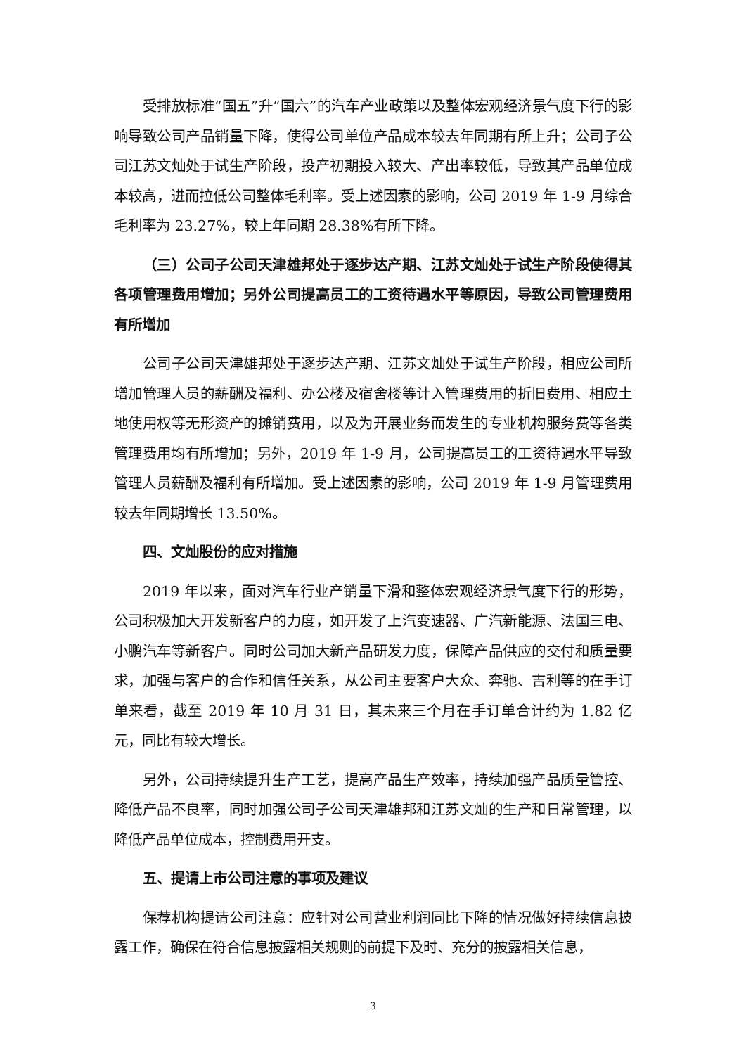受排放标准“国五”升“国六”的汽车产业政策以及整体宏观经济景气度下行的影响导致公司产品销量下降，使得公司单位产品成本较去年同期有所上升；公司子公司江苏文灿处于试生产阶段，投产初期投入较大、产出率较低，导致其产品单位成本较高，进而拉低公司整体毛利率。受上述因素的影响，公司 2019 年 1-9 月综合毛利率为 23.27%，较上年同期 28.38%有所下降。
（三）公司子公司天津雄邦处于逐步达产期、江苏文灿处于试生产阶段使得其各项管理费用增加；另外公司提高员工的工资待遇水平等原因，导致公司管理费用有所增加
公司子公司天津雄邦处于逐步达产期、江苏文灿处于试生产阶段，相应公司所增加管理人员的薪酬及福利、办公楼及宿舍楼等计入管理费用的折旧费用、相应土地使用权等无形资产的摊销费用，以及为开展业务而发生的专业机构服务费等各类管理费用均有所增加；另外，2019 年 1-9 月，公司提高员工的工资待遇水平导致管理人员薪酬及福利有所增加。受上述因素的影响，公司 2019 年 1-9 月管理费用较去年同期增长 13.50%。
四、文灿股份的应对措施
2019 年以来，面对汽车行业产销量下滑和整体宏观经济景气度下行的形势，公司积极加大开发新客户的力度，如开发了上汽变速器、广汽新能源、法国三电、小鹏汽车等新客户。同时公司加大新产品研发力度，保障产品供应的交付和质量要求，加强与客户的合作和信任关系，从公司主要客户大众、奔驰、吉利等的在手订单来看，截至 2019 年 10 月 31 日，其未来三个月在手订单合计约为 1.82 亿元，同比有较大增长。
另外，公司持续提升生产工艺，提高产品生产效率，持续加强产品质量管控、降低产品不良率，同时加强公司子公司天津雄邦和江苏文灿的生产和日常管理，以降低产品单位成本，控制费用开支。
五、提请上市公司注意的事项及建议
保荐机构提请公司注意：应针对公司营业利润同比下降的情况做好持续信息披露工作，确保在符合信息披露相关规则的前提下及时、充分的披露相关信息，
3